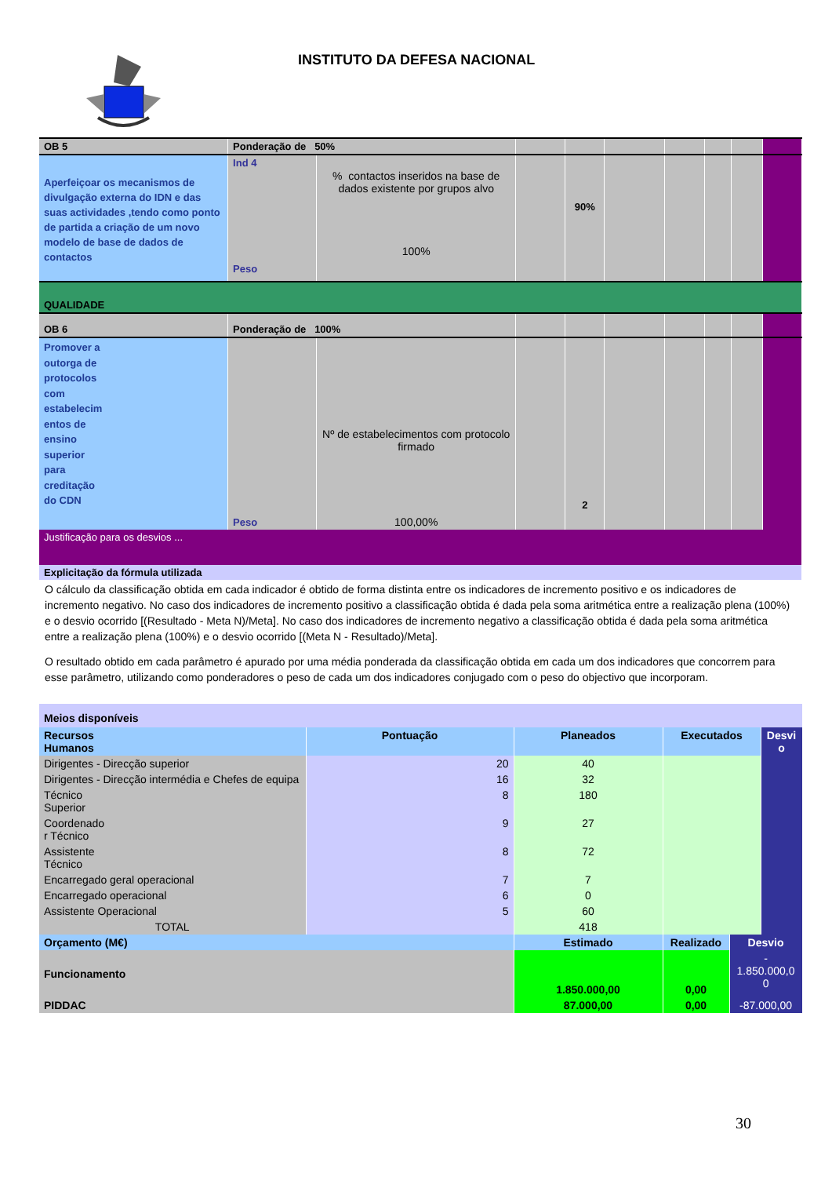INSTITUTO DA DEFESA NACIONAL
| OB 5 | Ponderação de 50% | | | | | | | | |
| Aperfeiçoar os mecanismos de divulgação externa do IDN e das suas actividades ,tendo como ponto de partida a criação de um novo modelo de base de dados de contactos | Ind 4 Peso | % contactos inseridos na base de dados existente por grupos alvo 100% | | 90% | | | | | |
| QUALIDADE | | | | | | | | | |
| OB 6 | Ponderação de 100% | | | | | | | | |
| Promover a outorga de protocolos com estabelecim entos de ensino superior para creditação do CDN | Peso | Nº de estabelecimentos com protocolo firmado 100,00% | | 2 | | | | | |
| Justificação para os desvios ... | | | | | | | | | |
| Explicitação da fórmula utilizada | | | | | | | | | |
O cálculo da classificação obtida em cada indicador é obtido de forma distinta entre os indicadores de incremento positivo e os indicadores de incremento negativo. No caso dos indicadores de incremento positivo a classificação obtida é dada pela soma aritmética entre a realização plena (100%) e o desvio ocorrido [(Resultado - Meta N)/Meta]. No caso dos indicadores de incremento negativo a classificação obtida é dada pela soma aritmética entre a realização plena (100%) e o desvio ocorrido [(Meta N - Resultado)/Meta].
O resultado obtido em cada parâmetro é apurado por uma média ponderada da classificação obtida em cada um dos indicadores que concorrem para esse parâmetro, utilizando como ponderadores o peso de cada um dos indicadores conjugado com o peso do objectivo que incorporam.
| Meios disponíveis | | | | | |
| Recursos Humanos | Pontuação | Planeados | Executados | | Desvi o |
| Dirigentes - Direcção superior | 20 | 40 | | | |
| Dirigentes - Direcção intermédia e Chefes de equipa | 16 | 32 | | | |
| Técnico Superior | 8 | 180 | | | |
| Coordenado r Técnico | 9 | 27 | | | |
| Assistente Técnico | 8 | 72 | | | |
| Encarregado geral operacional | 7 | 7 | | | |
| Encarregado operacional | 6 | 0 | | | |
| Assistente Operacional | 5 | 60 | | | |
| TOTAL | | 418 | | | |
| Orçamento (M€) | | Estimado | Realizado | Desvio | |
| Funcionamento | | 1.850.000,00 | 0,00 | - 1.850.000,0 0 | |
| PIDDAC | | 87.000,00 | 0,00 | -87.000,00 | |
30